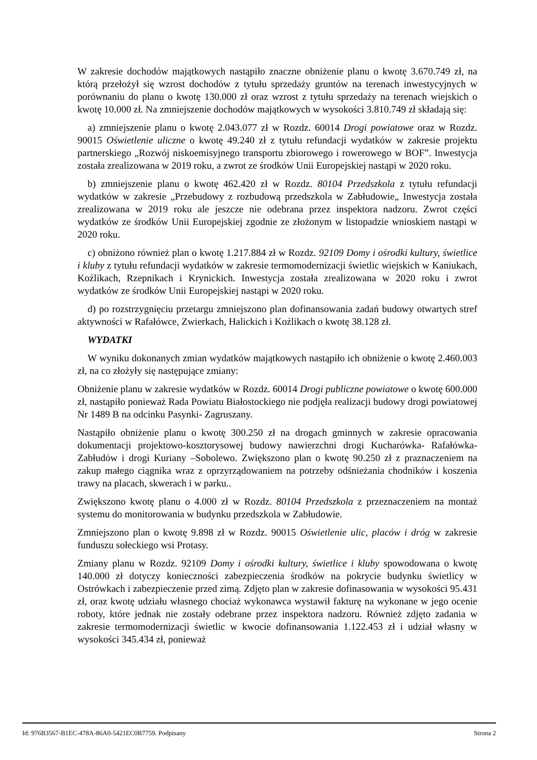W zakresie dochodów majątkowych nastąpiło znaczne obniżenie planu o kwotę 3.670.749 zł, na którą przełożył się wzrost dochodów z tytułu sprzedaży gruntów na terenach inwestycyjnych w porównaniu do planu o kwotę 130.000 zł oraz wzrost z tytułu sprzedaży na terenach wiejskich o kwotę 10.000 zł. Na zmniejszenie dochodów majątkowych w wysokości 3.810.749 zł składają się:
a) zmniejszenie planu o kwotę 2.043.077 zł w Rozdz. 60014 Drogi powiatowe oraz w Rozdz. 90015 Oświetlenie uliczne o kwotę 49.240 zł z tytułu refundacji wydatków w zakresie projektu partnerskiego „Rozwój niskoemisyjnego transportu zbiorowego i rowerowego w BOF”. Inwestycja została zrealizowana w 2019 roku, a zwrot ze środków Unii Europejskiej nastąpi w 2020 roku.
b) zmniejszenie planu o kwotę 462.420 zł w Rozdz. 80104 Przedszkola z tytułu refundacji wydatków w zakresie „Przebudowy z rozbudową przedszkola w Zabłudowie„ Inwestycja została zrealizowana w 2019 roku ale jeszcze nie odebrana przez inspektora nadzoru. Zwrot części wydatków ze środków Unii Europejskiej zgodnie ze złożonym w listopadzie wnioskiem nastąpi w 2020 roku.
c) obniżono również plan o kwotę 1.217.884 zł w Rozdz. 92109 Domy i ośrodki kultury, świetlice i kluby z tytułu refundacji wydatków w zakresie termomodernizacji świetlic wiejskich w Kaniukach, Koźlikach, Rzepnikach i Krynickich. Inwestycja została zrealizowana w 2020 roku i zwrot wydatków ze środków Unii Europejskiej nastąpi w 2020 roku.
d) po rozstrzygnięciu przetargu zmniejszono plan dofinansowania zadań budowy otwartych stref aktywności w Rafałówce, Zwierkach, Halickich i Koźlikach o kwotę 38.128 zł.
WYDATKI
W wyniku dokonanych zmian wydatków majątkowych nastąpiło ich obniżenie o kwotę 2.460.003 zł, na co złożyły się następujące zmiany:
Obniżenie planu w zakresie wydatków w Rozdz. 60014 Drogi publiczne powiatowe o kwotę 600.000 zł, nastąpiło ponieważ Rada Powiatu Białostockiego nie podjęła realizacji budowy drogi powiatowej Nr 1489 B na odcinku Pasynki- Zagruszany.
Nastąpiło obniżenie planu o kwotę 300.250 zł na drogach gminnych w zakresie opracowania dokumentacji projektowo-kosztorysowej budowy nawierzchni drogi Kucharówka- Rafałówka- Zabłudów i drogi Kuriany –Sobolewo. Zwiększono plan o kwotę 90.250 zł z praznaczeniem na zakup małego ciągnika wraz z oprzyrządowaniem na potrzeby odśnieżania chodników i koszenia trawy na placach, skwerach i w parku..
Zwiększono kwotę planu o 4.000 zł w Rozdz. 80104 Przedszkola z przeznaczeniem na montaż systemu do monitorowania w budynku przedszkola w Zabłudowie.
Zmniejszono plan o kwotę 9.898 zł w Rozdz. 90015 Oświetlenie ulic, placów i dróg w zakresie funduszu sołeckiego wsi Protasy.
Zmiany planu w Rozdz. 92109 Domy i ośrodki kultury, świetlice i kluby spowodowana o kwotę 140.000 zł dotyczy konieczności zabezpieczenia środków na pokrycie budynku świetlicy w Ostrówkach i zabezpieczenie przed zimą. Zdjęto plan w zakresie dofinasowania w wysokości 95.431 zł, oraz kwotę udziału własnego chociaż wykonawca wystawił fakturę na wykonane w jego ocenie roboty, które jednak nie zostały odebrane przez inspektora nadzoru. Również zdjęto zadania w zakresie termomodernizacji świetlic w kwocie dofinansowania 1.122.453 zł i udział własny w wysokości 345.434 zł, ponieważ
Id: 976B3567-B1EC-478A-86A0-5421EC0B7759. Podpisany Strona 2